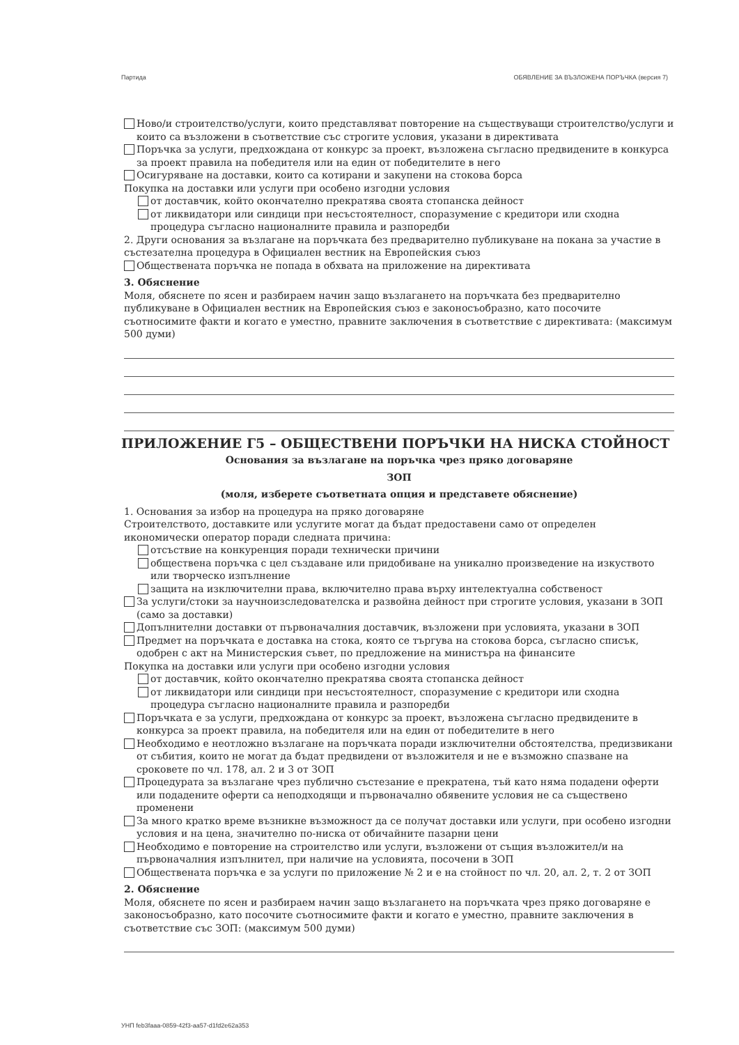Партида ОБЯВЛЕНИЕ ЗА ВЪЗЛОЖЕНА ПОРЪЧКА (версия 7)
Ново/и строителство/услуги, които представляват повторение на съществуващи строителство/услуги и които са възложени в съответствие със строгите условия, указани в директивата
Поръчка за услуги, предхождана от конкурс за проект, възложена съгласно предвидените в конкурса за проект правила на победителя или на един от победителите в него
Осигуряване на доставки, които са котирани и закупени на стокова борса
Покупка на доставки или услуги при особено изгодни условия
от доставчик, който окончателно прекратява своята стопанска дейност
от ликвидатори или синдици при несъстоятелност, споразумение с кредитори или сходна процедура съгласно националните правила и разпоредби
2. Други основания за възлагане на поръчката без предварително публикуване на покана за участие в състезателна процедура в Официален вестник на Европейския съюз
Обществената поръчка не попада в обхвата на приложение на директивата
3. Обяснение
Моля, обяснете по ясен и разбираем начин защо възлагането на поръчката без предварително публикуване в Официален вестник на Европейския съюз е законосъобразно, като посочите съотносимите факти и когато е уместно, правните заключения в съответствие с директивата: (максимум 500 думи)
ПРИЛОЖЕНИЕ Г5 – ОБЩЕСТВЕНИ ПОРЪЧКИ НА НИСКА СТОЙНОСТ
Основания за възлагане на поръчка чрез пряко договаряне
ЗОП
(моля, изберете съответната опция и представете обяснение)
1. Основания за избор на процедура на пряко договаряне
Строителството, доставките или услугите могат да бъдат предоставени само от определен икономически оператор поради следната причина:
отсъствие на конкуренция поради технически причини
обществена поръчка с цел създаване или придобиване на уникално произведение на изкуството или творческо изпълнение
защита на изключителни права, включително права върху интелектуална собственост
За услуги/стоки за научноизследователска и развойна дейност при строгите условия, указани в ЗОП (само за доставки)
Допълнителни доставки от първоначалния доставчик, възложени при условията, указани в ЗОП
Предмет на поръчката е доставка на стока, която се търгува на стокова борса, съгласно списък, одобрен с акт на Министерския съвет, по предложение на министъра на финансите
Покупка на доставки или услуги при особено изгодни условия
от доставчик, който окончателно прекратява своята стопанска дейност
от ликвидатори или синдици при несъстоятелност, споразумение с кредитори или сходна процедура съгласно националните правила и разпоредби
Поръчката е за услуги, предхождана от конкурс за проект, възложена съгласно предвидените в конкурса за проект правила, на победителя или на един от победителите в него
Необходимо е неотложно възлагане на поръчката поради изключителни обстоятелства, предизвикани от събития, които не могат да бъдат предвидени от възложителя и не е възможно спазване на сроковете по чл. 178, ал. 2 и 3 от ЗОП
Процедурата за възлагане чрез публично състезание е прекратена, тъй като няма подадени оферти или подадените оферти са неподходящи и първоначално обявените условия не са съществено променени
За много кратко време възникне възможност да се получат доставки или услуги, при особено изгодни условия и на цена, значително по-ниска от обичайните пазарни цени
Необходимо е повторение на строителство или услуги, възложени от същия възложител/и на първоначалния изпълнител, при наличие на условията, посочени в ЗОП
Обществената поръчка е за услуги по приложение № 2 и е на стойност по чл. 20, ал. 2, т. 2 от ЗОП
2. Обяснение
Моля, обяснете по ясен и разбираем начин защо възлагането на поръчката чрез пряко договаряне е законосъобразно, като посочите съотносимите факти и когато е уместно, правните заключения в съответствие със ЗОП: (максимум 500 думи)
УНП feb3faaa-0859-42f3-aa57-d1fd2e62a353